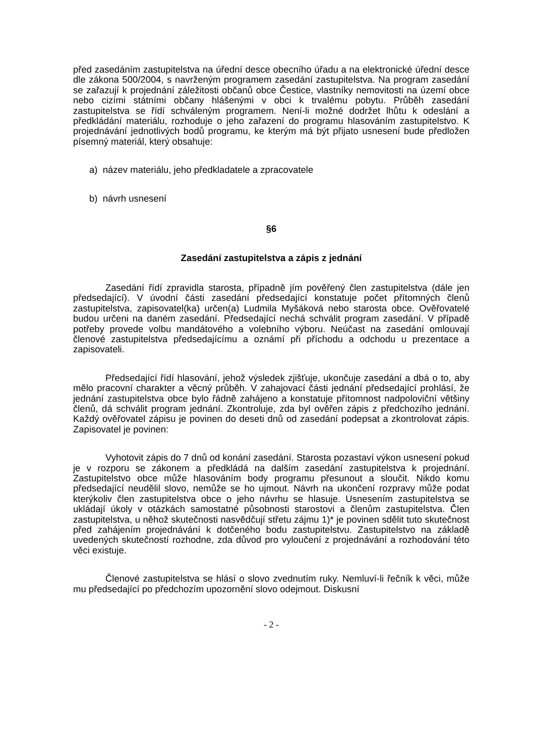před zasedáním zastupitelstva na úřední desce obecního úřadu a na elektronické úřední desce dle zákona 500/2004, s navrženým programem zasedání zastupitelstva. Na program zasedání se zařazují k projednání záležitosti občanů obce Čestice, vlastníky nemovitosti na území obce nebo cizími státními občany hlášenými v obci k trvalému pobytu. Průběh zasedání zastupitelstva se řídí schváleným programem. Není-li možné dodržet lhůtu k odeslání a předkládání materiálu, rozhoduje o jeho zařazení do programu hlasováním zastupitelstvo. K projednávání jednotlivých bodů programu, ke kterým má být přijato usnesení bude předložen písemný materiál, který obsahuje:
a) název materiálu, jeho předkladatele a zpracovatele
b) návrh usnesení
§6
Zasedání zastupitelstva a zápis z jednání
Zasedání řídí zpravidla starosta, případně jím pověřený člen zastupitelstva (dále jen předsedající). V úvodní části zasedání předsedající konstatuje počet přítomných členů zastupitelstva, zapisovatel(ka) určen(a) Ludmila Myšáková nebo starosta obce. Ověřovatelé budou určeni na daném zasedání. Předsedající nechá schválit program zasedání. V případě potřeby provede volbu mandátového a volebního výboru. Neúčast na zasedání omlouvají členové zastupitelstva předsedajícímu a oznámí při příchodu a odchodu u prezentace a zapisovateli.
Předsedající řídí hlasování, jehož výsledek zjišťuje, ukončuje zasedání a dbá o to, aby mělo pracovní charakter a věcný průběh. V zahajovací části jednání předsedající prohlásí, že jednání zastupitelstva obce bylo řádně zahájeno a konstatuje přítomnost nadpoloviční většiny členů, dá schválit program jednání. Zkontroluje, zda byl ověřen zápis z předchozího jednání. Každý ověřovatel zápisu je povinen do deseti dnů od zasedání podepsat a zkontrolovat zápis. Zapisovatel je povinen:
Vyhotovit zápis do 7 dnů od konání zasedání. Starosta pozastaví výkon usnesení pokud je v rozporu se zákonem a předkládá na dalším zasedání zastupitelstva k projednání. Zastupitelstvo obce může hlasováním body programu přesunout a sloučit. Nikdo komu předsedající neudělil slovo, nemůže se ho ujmout. Návrh na ukončení rozpravy může podat kterýkoliv člen zastupitelstva obce o jeho návrhu se hlasuje. Usnesením zastupitelstva se ukládají úkoly v otázkách samostatné působnosti starostovi a členům zastupitelstva. Člen zastupitelstva, u něhož skutečnosti nasvědčují střetu zájmu 1)* je povinen sdělit tuto skutečnost před zahájením projednávání k dotčeného bodu zastupitelstvu. Zastupitelstvo na základě uvedených skutečností rozhodne, zda důvod pro vyloučení z projednávání a rozhodování této věci existuje.
Členové zastupitelstva se hlásí o slovo zvednutím ruky. Nemluví-li řečník k věci, může mu předsedající po předchozím upozornění slovo odejmout. Diskusní
- 2 -